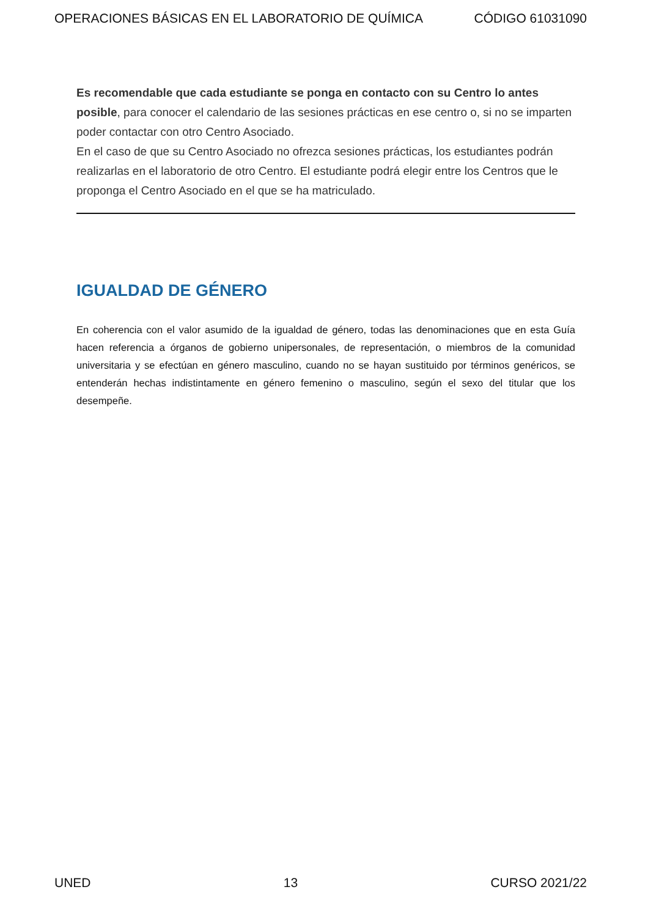OPERACIONES BÁSICAS EN EL LABORATORIO DE QUÍMICA CÓDIGO 61031090
Es recomendable que cada estudiante se ponga en contacto con su Centro lo antes posible, para conocer el calendario de las sesiones prácticas en ese centro o, si no se imparten poder contactar con otro Centro Asociado.
En el caso de que su Centro Asociado no ofrezca sesiones prácticas, los estudiantes podrán realizarlas en el laboratorio de otro Centro. El estudiante podrá elegir entre los Centros que le proponga el Centro Asociado en el que se ha matriculado.
IGUALDAD DE GÉNERO
En coherencia con el valor asumido de la igualdad de género, todas las denominaciones que en esta Guía hacen referencia a órganos de gobierno unipersonales, de representación, o miembros de la comunidad universitaria y se efectúan en género masculino, cuando no se hayan sustituido por términos genéricos, se entenderán hechas indistintamente en género femenino o masculino, según el sexo del titular que los desempeñe.
UNED 13 CURSO 2021/22